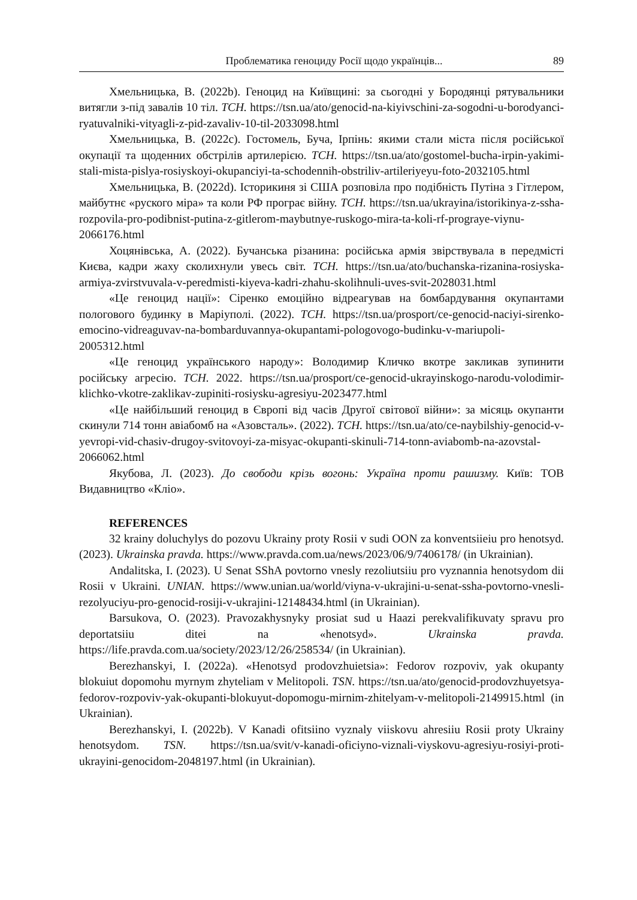Проблематика геноциду Росії щодо українців... 89
Хмельницька, В. (2022b). Геноцид на Київщині: за сьогодні у Бородянці рятувальники витягли з-під завалів 10 тіл. ТСН. https://tsn.ua/ato/genocid-na-kiyivschini-za-sogodni-u-borodyanci-ryatuvalniki-vityagli-z-pid-zavaliv-10-til-2033098.html
Хмельницька, В. (2022c). Гостомель, Буча, Ірпінь: якими стали міста після російської окупації та щоденних обстрілів артилерією. ТСН. https://tsn.ua/ato/gostomel-bucha-irpin-yakimi-stali-mista-pislya-rosiyskoyi-okupanciyi-ta-schodennih-obstriliv-artileriyeyu-foto-2032105.html
Хмельницька, В. (2022d). Історикиня зі США розповіла про подібність Путіна з Гітлером, майбутнє «руского міра» та коли РФ програє війну. ТСН. https://tsn.ua/ukrayina/istorikinya-z-ssha-rozpovila-pro-podibnist-putina-z-gitlerom-maybutnye-ruskogo-mira-ta-koli-rf-prograye-viynu-2066176.html
Хоцянівська, А. (2022). Бучанська різанина: російська армія звірствувала в передмісті Києва, кадри жаху сколихнули увесь світ. ТСН. https://tsn.ua/ato/buchanska-rizanina-rosiyska-armiya-zvirstvuvala-v-peredmisti-kiyeva-kadri-zhahu-skolihnuli-uves-svit-2028031.html
«Це геноцид нації»: Сіренко емоційно відреагував на бомбардування окупантами пологового будинку в Маріуполі. (2022). ТСН. https://tsn.ua/prosport/ce-genocid-naciyi-sirenko-emocino-vidreaguvav-na-bombarduvannya-okupantami-pologovogo-budinku-v-mariupoli-2005312.html
«Це геноцид українського народу»: Володимир Кличко вкотре закликав зупинити російську агресію. ТСН. 2022. https://tsn.ua/prosport/ce-genocid-ukrayinskogo-narodu-volodimir-klichko-vkotre-zaklikav-zupiniti-rosiysku-agresiyu-2023477.html
«Це найбільший геноцид в Європі від часів Другої світової війни»: за місяць окупанти скинули 714 тонн авіабомб на «Азовсталь». (2022). ТСН. https://tsn.ua/ato/ce-naybilshiy-genocid-v-yevropi-vid-chasiv-drugoy-svitovoyi-za-misyac-okupanti-skinuli-714-tonn-aviabomb-na-azovstal-2066062.html
Якубова, Л. (2023). До свободи крізь вогонь: Україна проти рашизму. Київ: ТОВ Видавництво «Кліо».
REFERENCES
32 krainy doluchylys do pozovu Ukrainy proty Rosii v sudi OON za konventsiieiu pro henotsyd. (2023). Ukrainska pravda. https://www.pravda.com.ua/news/2023/06/9/7406178/ (in Ukrainian).
Andalitska, I. (2023). U Senat SShA povtorno vnesly rezoliutsiiu pro vyznannia henotsydom dii Rosii v Ukraini. UNIAN. https://www.unian.ua/world/viyna-v-ukrajini-u-senat-ssha-povtorno-vnesli-rezolyuciyu-pro-genocid-rosiji-v-ukrajini-12148434.html (in Ukrainian).
Barsukova, O. (2023). Pravozakhysnyky prosiat sud u Haazi perekvalifikuvaty spravu pro deportatsiiu ditei na «henotsyd». Ukrainska pravda. https://life.pravda.com.ua/society/2023/12/26/258534/ (in Ukrainian).
Berezhanskyi, I. (2022a). «Henotsyd prodovzhuietsia»: Fedorov rozpoviv, yak okupanty blokuiut dopomohu myrnym zhyteliam v Melitopoli. TSN. https://tsn.ua/ato/genocid-prodovzhuyetsya-fedorov-rozpoviv-yak-okupanti-blokuyut-dopomogu-mirnim-zhitelyam-v-melitopoli-2149915.html (in Ukrainian).
Berezhanskyi, I. (2022b). V Kanadi ofitsiino vyznaly viiskovu ahresiiu Rosii proty Ukrainy henotsydom. TSN. https://tsn.ua/svit/v-kanadi-oficiyno-viznali-viyskovu-agresiyu-rosiyi-proti-ukrayini-genocidom-2048197.html (in Ukrainian).